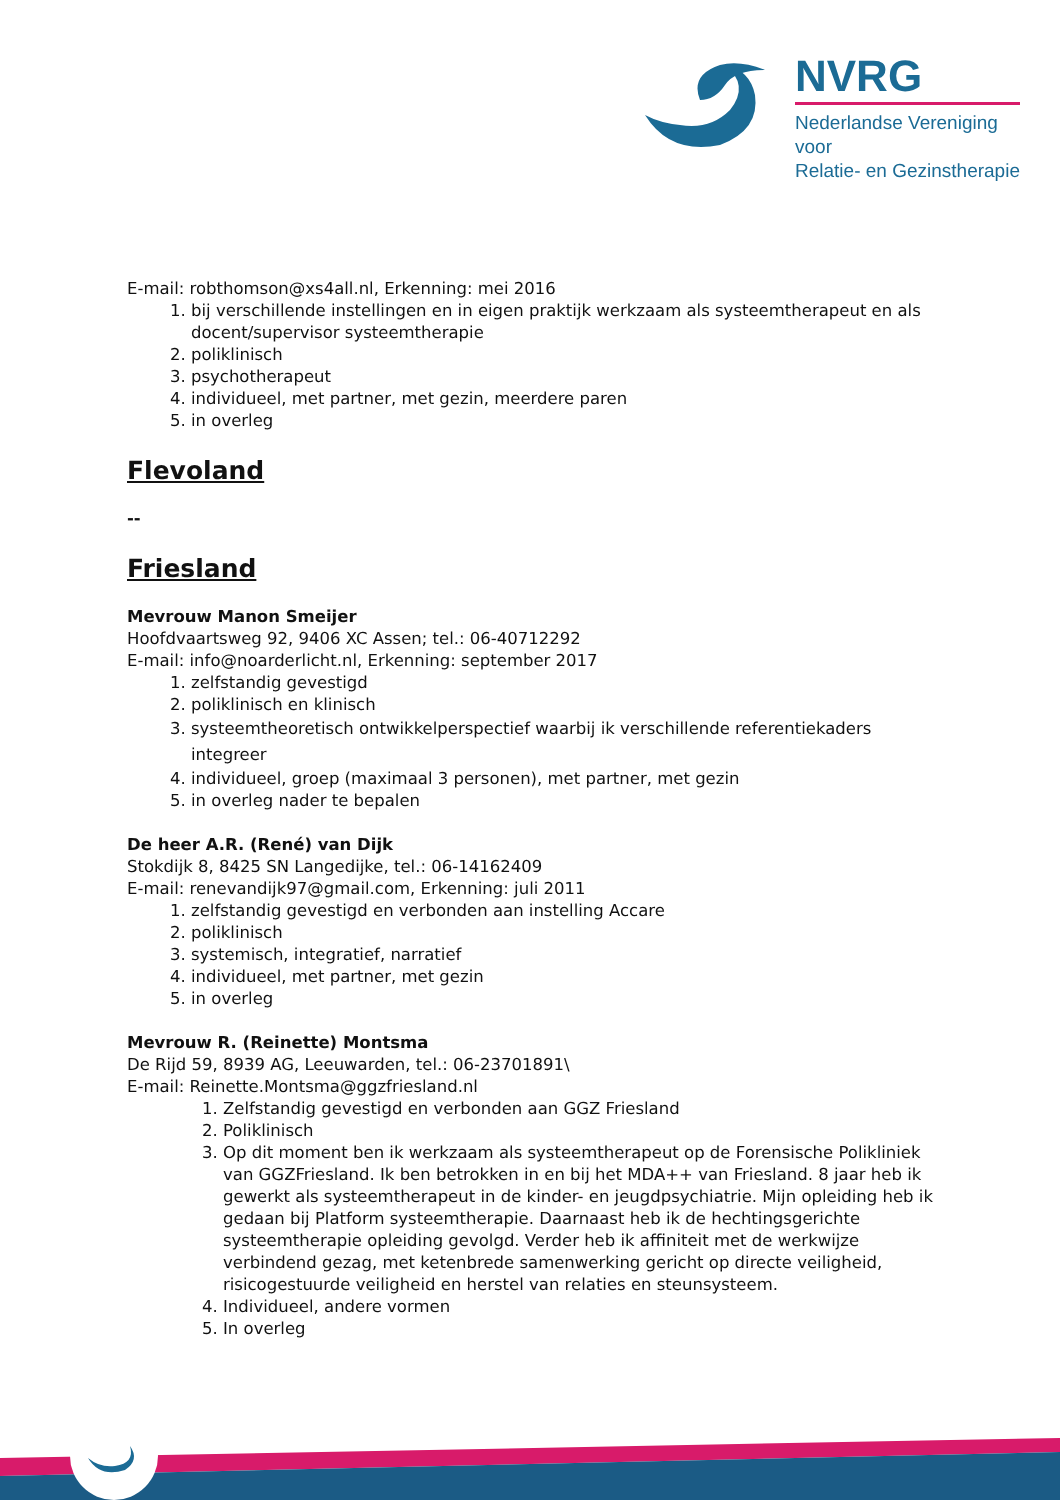NVRG
Nederlandse Vereniging voor
Relatie- en Gezinstherapie
E-mail: robthomson@xs4all.nl, Erkenning: mei 2016
1. bij verschillende instellingen en in eigen praktijk werkzaam als systeemtherapeut en als docent/supervisor systeemtherapie
2. poliklinisch
3. psychotherapeut
4. individueel, met partner, met gezin, meerdere paren
5. in overleg
Flevoland
--
Friesland
Mevrouw Manon Smeijer
Hoofdvaartsweg 92, 9406 XC Assen; tel.: 06-40712292
E-mail: info@noarderlicht.nl, Erkenning: september 2017
1. zelfstandig gevestigd
2. poliklinisch en klinisch
3. systeemtheoretisch ontwikkelperspectief waarbij ik verschillende referentiekaders integreer
4. individueel, groep (maximaal 3 personen), met partner, met gezin
5. in overleg nader te bepalen
De heer A.R. (René) van Dijk
Stokdijk 8, 8425 SN Langedijke, tel.: 06-14162409
E-mail: renevandijk97@gmail.com, Erkenning: juli 2011
1. zelfstandig gevestigd en verbonden aan instelling Accare
2. poliklinisch
3. systemisch, integratief, narratief
4. individueel, met partner, met gezin
5. in overleg
Mevrouw R. (Reinette) Montsma
De Rijd 59, 8939 AG, Leeuwarden, tel.: 06-23701891\
E-mail: Reinette.Montsma@ggzfriesland.nl
1. Zelfstandig gevestigd en verbonden aan GGZ Friesland
2. Poliklinisch
3. Op dit moment ben ik werkzaam als systeemtherapeut op de Forensische Polikliniek van GGZFriesland. Ik ben betrokken in en bij het MDA++ van Friesland. 8 jaar heb ik gewerkt als systeemtherapeut in de kinder- en jeugdpsychiatrie. Mijn opleiding heb ik gedaan bij Platform systeemtherapie. Daarnaast heb ik de hechtingsgerichte systeemtherapie opleiding gevolgd. Verder heb ik affiniteit met de werkwijze verbindend gezag, met ketenbrede samenwerking gericht op directe veiligheid, risicogestuurde veiligheid en herstel van relaties en steunsysteem.
4. Individueel, andere vormen
5. In overleg